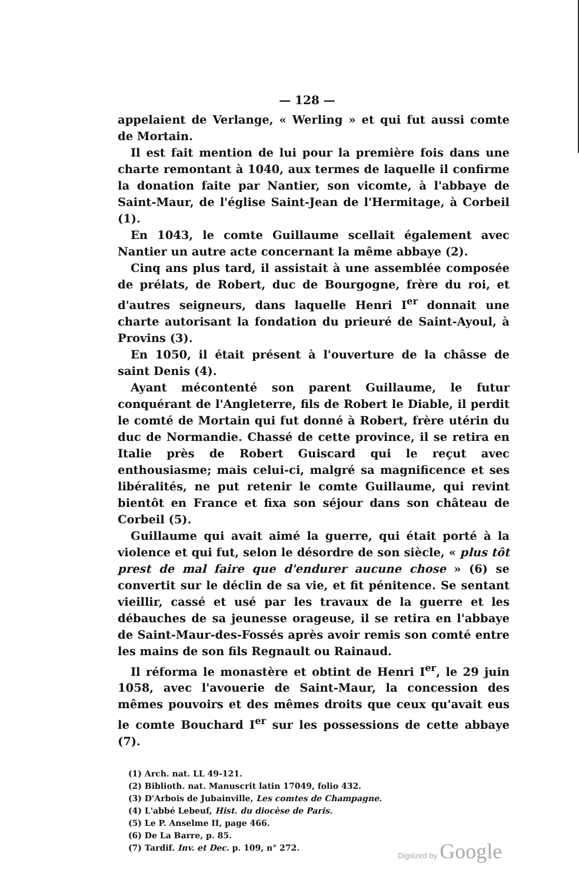— 128 —
appelaient de Verlange, « Werling » et qui fut aussi comte de Mortain.
Il est fait mention de lui pour la première fois dans une charte remontant à 1040, aux termes de laquelle il confirme la donation faite par Nantier, son vicomte, à l'abbaye de Saint-Maur, de l'église Saint-Jean de l'Hermitage, à Corbeil (1).
En 1043, le comte Guillaume scellait également avec Nantier un autre acte concernant la même abbaye (2).
Cinq ans plus tard, il assistait à une assemblée composée de prélats, de Robert, duc de Bourgogne, frère du roi, et d'autres seigneurs, dans laquelle Henri I<sup>er</sup> donnait une charte autorisant la fondation du prieuré de Saint-Ayoul, à Provins (3).
En 1050, il était présent à l'ouverture de la châsse de saint Denis (4).
Ayant mécontenté son parent Guillaume, le futur conquérant de l'Angleterre, fils de Robert le Diable, il perdit le comté de Mortain qui fut donné à Robert, frère utérin du duc de Normandie. Chassé de cette province, il se retira en Italie près de Robert Guiscard qui le reçut avec enthousiasme; mais celui-ci, malgré sa magnificence et ses libéralités, ne put retenir le comte Guillaume, qui revint bientôt en France et fixa son séjour dans son château de Corbeil (5).
Guillaume qui avait aimé la guerre, qui était porté à la violence et qui fut, selon le désordre de son siècle, « plus tôt prest de mal faire que d'endurer aucune chose » (6) se convertit sur le déclin de sa vie, et fit pénitence. Se sentant vieillir, cassé et usé par les travaux de la guerre et les débauches de sa jeunesse orageuse, il se retira en l'abbaye de Saint-Maur-des-Fossés après avoir remis son comté entre les mains de son fils Regnault ou Rainaud.
Il réforma le monastère et obtint de Henri I<sup>er</sup>, le 29 juin 1058, avec l'avouerie de Saint-Maur, la concession des mêmes pouvoirs et des mêmes droits que ceux qu'avait eus le comte Bouchard I<sup>er</sup> sur les possessions de cette abbaye (7).
(1) Arch. nat. LL 49-121.
(2) Biblioth. nat. Manuscrit latin 17049, folio 432.
(3) D'Arbois de Jubainville, Les comtes de Champagne.
(4) L'abbé Lebeuf, Hist. du diocèse de Paris.
(5) Le P. Anselme II, page 466.
(6) De La Barre, p. 85.
(7) Tardif. Inv. et Dec. p. 109, n° 272.
Digitized by Google